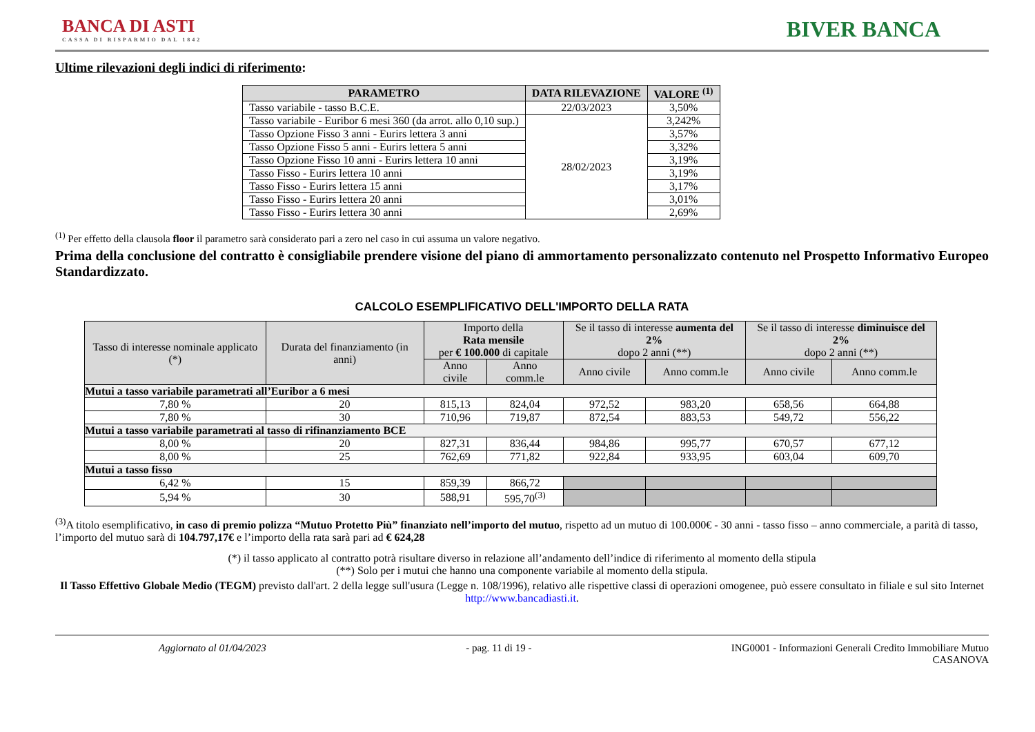BANCA DI ASTI
CASSA DI RISPARMIO DAL 1842
BIVER BANCA
Ultime rilevazioni degli indici di riferimento:
| PARAMETRO | DATA RILEVAZIONE | VALORE <sup>(1)</sup> |
| --- | --- | --- |
| Tasso variabile - tasso B.C.E. | 22/03/2023 | 3,50% |
| Tasso variabile - Euribor 6 mesi 360 (da arrot. allo 0,10 sup.) | 28/02/2023 | 3,242% |
| Tasso Opzione Fisso 3 anni - Eurirs lettera 3 anni | | 3,57% |
| Tasso Opzione Fisso 5 anni - Eurirs lettera 5 anni | | 3,32% |
| Tasso Opzione Fisso 10 anni - Eurirs lettera 10 anni | | 3,19% |
| Tasso Fisso - Eurirs lettera 10 anni | | 3,19% |
| Tasso Fisso - Eurirs lettera 15 anni | | 3,17% |
| Tasso Fisso - Eurirs lettera 20 anni | | 3,01% |
| Tasso Fisso - Eurirs lettera 30 anni | | 2,69% |
<sup>(1)</sup> Per effetto della clausola floor il parametro sarà considerato pari a zero nel caso in cui assuma un valore negativo.
Prima della conclusione del contratto è consigliabile prendere visione del piano di ammortamento personalizzato contenuto nel Prospetto Informativo Europeo Standardizzato.
CALCOLO ESEMPLIFICATIVO DELL'IMPORTO DELLA RATA
| Tasso di interesse nominale applicato (*) | Durata del finanziamento (in anni) | Importo della Rata mensile per € 100.000 di capitale | | Se il tasso di interesse aumenta del 2% dopo 2 anni (**) | | Se il tasso di interesse diminuisce del 2% dopo 2 anni (**) | |
| --- | --- | --- | --- | --- | --- | --- | --- |
| | | Anno civile | Anno comm.le | Anno civile | Anno comm.le | Anno civile | Anno comm.le |
| Mutui a tasso variabile parametrati all’Euribor a 6 mesi | | | | | | | |
| 7,80 % | 20 | 815,13 | 824,04 | 972,52 | 983,20 | 658,56 | 664,88 |
| 7,80 % | 30 | 710,96 | 719,87 | 872,54 | 883,53 | 549,72 | 556,22 |
| Mutui a tasso variabile parametrati al tasso di rifinanziamento BCE | | | | | | | |
| 8,00 % | 20 | 827,31 | 836,44 | 984,86 | 995,77 | 670,57 | 677,12 |
| 8,00 % | 25 | 762,69 | 771,82 | 922,84 | 933,95 | 603,04 | 609,70 |
| Mutui a tasso fisso | | | | | | | |
| 6,42 % | 15 | 859,39 | 866,72 | | | | |
| 5,94 % | 30 | 588,91 | 595,70<sup>(3)</sup> | | | | |
<sup>(3)</sup> A titolo esemplificativo, in caso di premio polizza “Mutuo Protetto Più” finanziato nell’importo del mutuo, rispetto ad un mutuo di 100.000€ - 30 anni - tasso fisso – anno commerciale, a parità di tasso, l’importo del mutuo sarà di 104.797,17€ e l’importo della rata sarà pari ad € 624,28
(*) il tasso applicato al contratto potrà risultare diverso in relazione all’andamento dell’indice di riferimento al momento della stipula
(**) Solo per i mutui che hanno una componente variabile al momento della stipula.
Il Tasso Effettivo Globale Medio (TEGM) previsto dall'art. 2 della legge sull'usura (Legge n. 108/1996), relativo alle rispettive classi di operazioni omogenee, può essere consultato in filiale e sul sito Internet http://www.bancadiasti.it.
Aggiornato al 01/04/2023 - pag. 11 di 19 - ING0001 - Informazioni Generali Credito Immobiliare Mutuo
CASANOVA